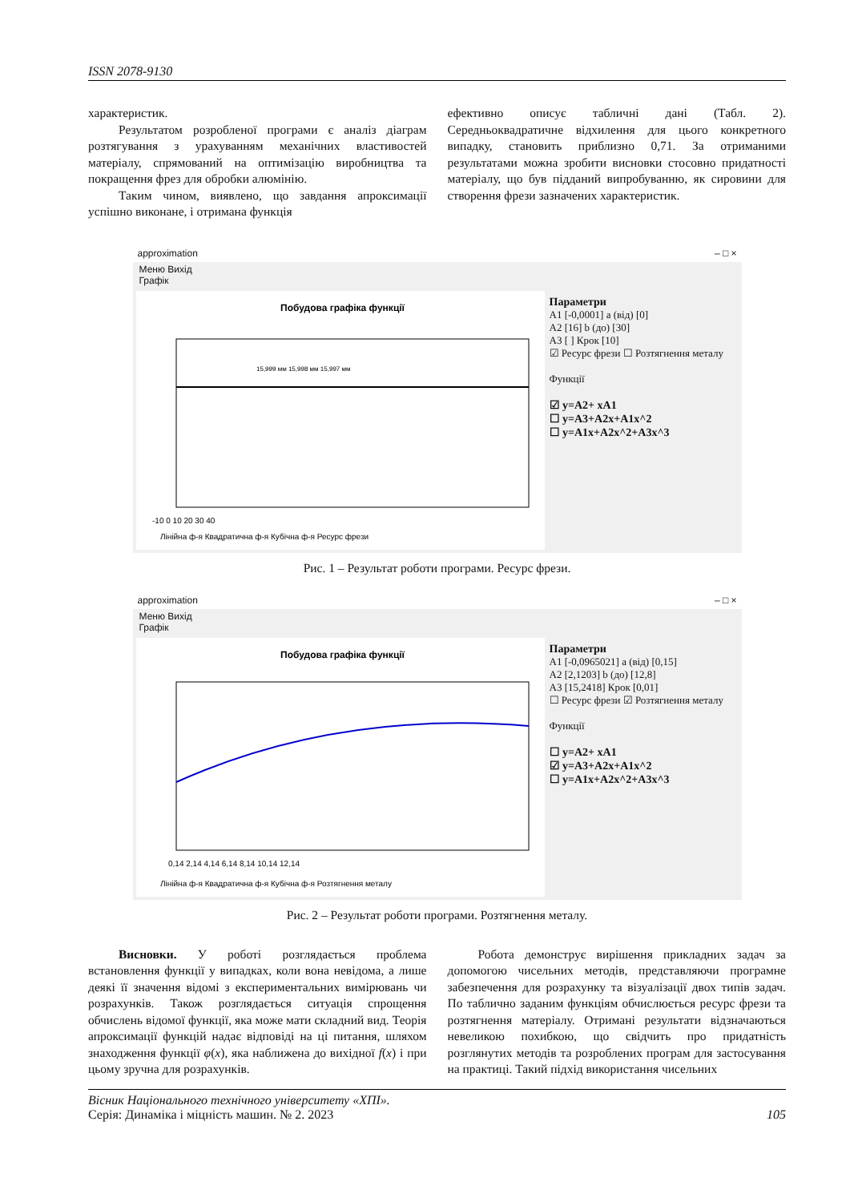ISSN 2078-9130
характеристик.
Результатом розробленої програми є аналіз діаграм розтягування з урахуванням механічних властивостей матеріалу, спрямований на оптимізацію виробництва та покращення фрез для обробки алюмінію.
Таким чином, виявлено, що завдання апроксимації успішно виконане, і отримана функція
ефективно описує табличні дані (Табл. 2). Середньоквадратичне відхилення для цього конкретного випадку, становить приблизно 0,71. За отриманими результатами можна зробити висновки стосовно придатності матеріалу, що був підданий випробуванню, як сировини для створення фрези зазначених характеристик.
approximation – □ ×
Меню Вихід
Графік
Побудова графіка функції
-10 0 10 20 30 40
15,999 мм 15,998 мм 15,997 мм
Лінійна ф-я Квадратична ф-я Кубічна ф-я Ресурс фрези
Параметри
A1 [-0,0001] a (від) [0]
A2 [16] b (до) [30]
A3 [ ] Крок [10]
☑ Ресурс фрези ☐ Розтягнення металу
Функції
☑ y=A2+ xA1
☐ y=A3+A2x+A1x^2
☐ y=A1x+A2x^2+A3x^3
Рис. 1 – Результат роботи програми. Ресурс фрези.
approximation – □ ×
Меню Вихід
Графік
Побудова графіка функції
0,14 2,14 4,14 6,14 8,14 10,14 12,14
Лінійна ф-я Квадратична ф-я Кубічна ф-я Розтягнення металу
Параметри
A1 [-0,0965021] a (від) [0,15]
A2 [2,1203] b (до) [12,8]
A3 [15,2418] Крок [0,01]
☐ Ресурс фрези ☑ Розтягнення металу
Функції
☐ y=A2+ xA1
☑ y=A3+A2x+A1x^2
☐ y=A1x+A2x^2+A3x^3
Рис. 2 – Результат роботи програми. Розтягнення металу.
Висновки. У роботі розглядається проблема встановлення функції у випадках, коли вона невідома, а лише деякі її значення відомі з експериментальних вимірювань чи розрахунків. Також розглядається ситуація спрощення обчислень відомої функції, яка може мати складний вид. Теорія апроксимації функцій надає відповіді на ці питання, шляхом знаходження функції φ(x), яка наближена до вихідної f(x) і при цьому зручна для розрахунків.
Робота демонструє вирішення прикладних задач за допомогою чисельних методів, представляючи програмне забезпечення для розрахунку та візуалізації двох типів задач. По таблично заданим функціям обчислюється ресурс фрези та розтягнення матеріалу. Отримані результати відзначаються невеликою похибкою, що свідчить про придатність розглянутих методів та розроблених програм для застосування на практиці. Такий підхід використання чисельних
Вісник Національного технічного університету «ХПІ».
Серія: Динаміка і міцність машин. № 2. 2023
105